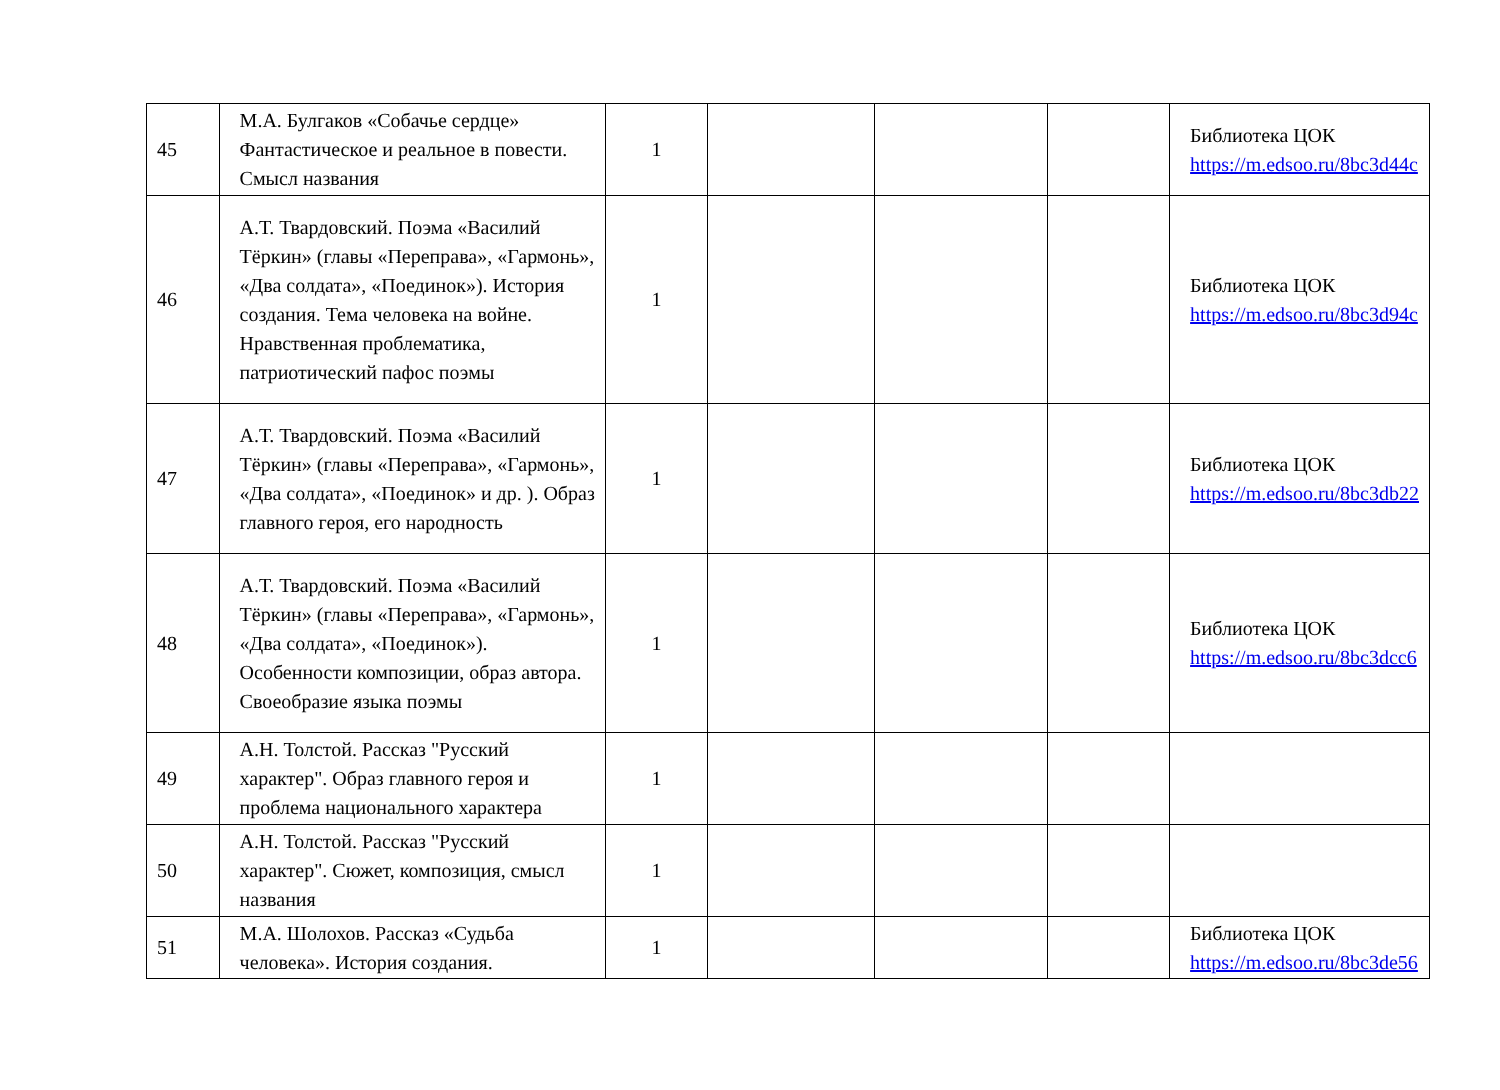| 45 | М.А. Булгаков «Собачье сердце» Фантастическое и реальное в повести. Смысл названия | 1 | | | | Библиотека ЦОК https://m.edsoo.ru/8bc3d44c |
| 46 | А.Т. Твардовский. Поэма «Василий Тёркин» (главы «Переправа», «Гармонь», «Два солдата», «Поединок»). История создания. Тема человека на войне. Нравственная проблематика, патриотический пафос поэмы | 1 | | | | Библиотека ЦОК https://m.edsoo.ru/8bc3d94c |
| 47 | А.Т. Твардовский. Поэма «Василий Тёркин» (главы «Переправа», «Гармонь», «Два солдата», «Поединок» и др. ). Образ главного героя, его народность | 1 | | | | Библиотека ЦОК https://m.edsoo.ru/8bc3db22 |
| 48 | А.Т. Твардовский. Поэма «Василий Тёркин» (главы «Переправа», «Гармонь», «Два солдата», «Поединок»). Особенности композиции, образ автора. Своеобразие языка поэмы | 1 | | | | Библиотека ЦОК https://m.edsoo.ru/8bc3dcc6 |
| 49 | А.Н. Толстой. Рассказ "Русский характер". Образ главного героя и проблема национального характера | 1 | | | | |
| 50 | А.Н. Толстой. Рассказ "Русский характер". Сюжет, композиция, смысл названия | 1 | | | | |
| 51 | М.А. Шолохов. Рассказ «Судьба человека». История создания. | 1 | | | | Библиотека ЦОК https://m.edsoo.ru/8bc3de56 |